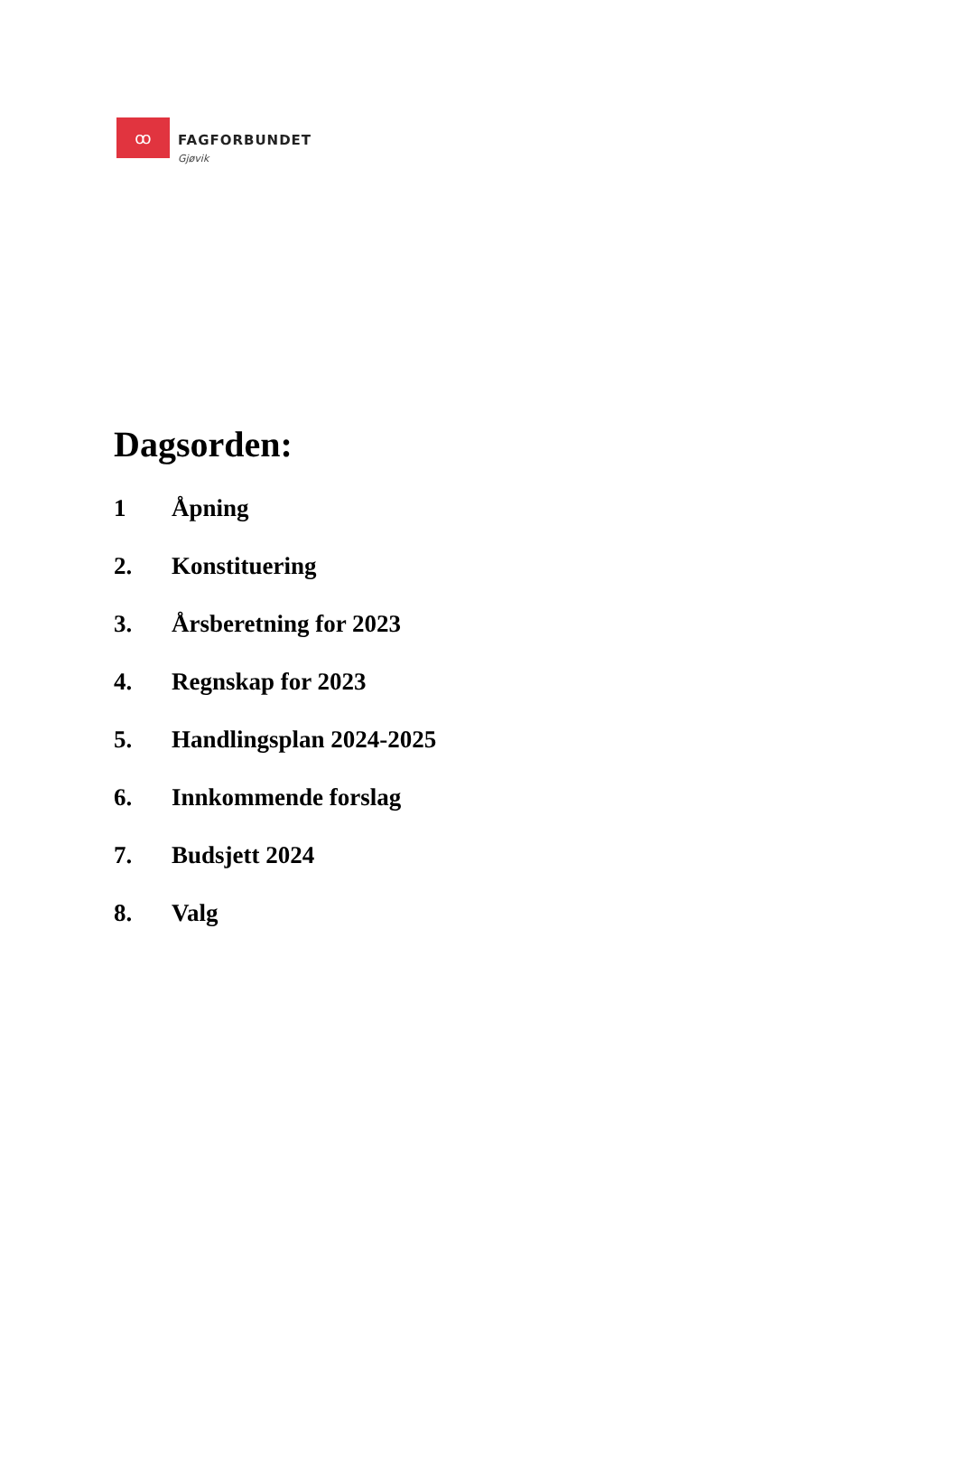ꝏ
FAGFORBUNDET
Gjøvik
Dagsorden:
1 Åpning
2. Konstituering
3. Årsberetning for 2023
4. Regnskap for 2023
5. Handlingsplan 2024-2025
6. Innkommende forslag
7. Budsjett 2024
8. Valg